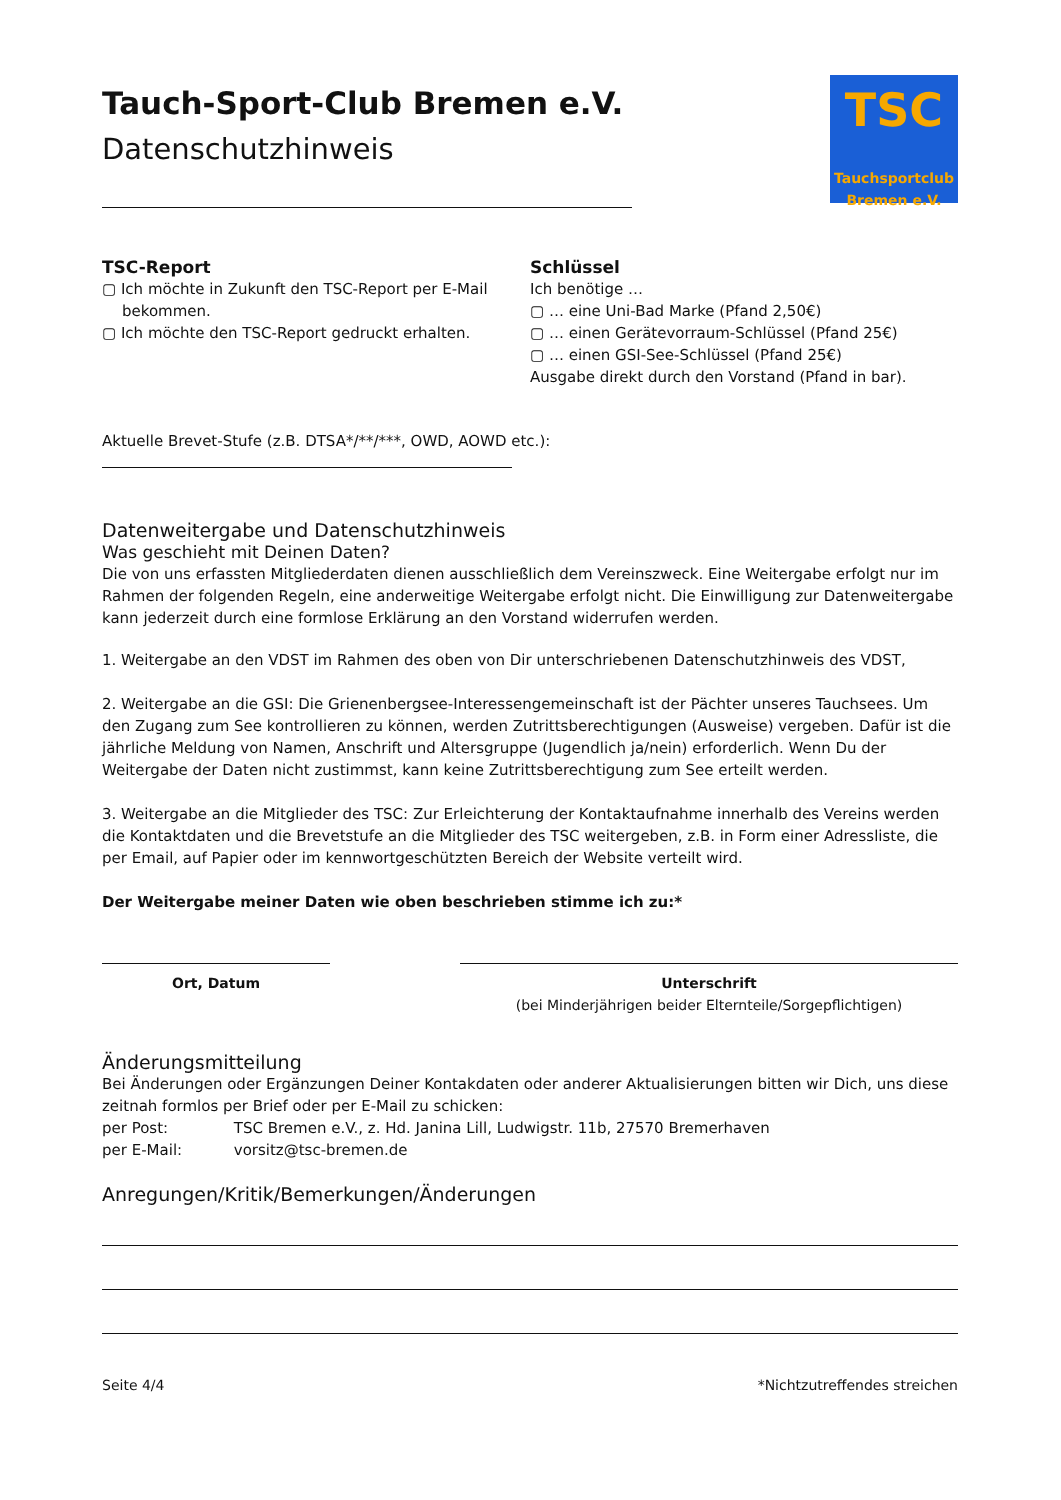Tauch-Sport-Club Bremen e.V.
Datenschutzhinweis
TSC
Tauchsportclub
Bremen e.V.
TSC-Report
▢ Ich möchte in Zukunft den TSC-Report per E-Mail
bekommen.
▢ Ich möchte den TSC-Report gedruckt erhalten.
Schlüssel
Ich benötige …
▢ … eine Uni-Bad Marke (Pfand 2,50€)
▢ … einen Gerätevorraum-Schlüssel (Pfand 25€)
▢ … einen GSI-See-Schlüssel (Pfand 25€)
Ausgabe direkt durch den Vorstand (Pfand in bar).
Aktuelle Brevet-Stufe (z.B. DTSA*/**/***, OWD, AOWD etc.):
Datenweitergabe und Datenschutzhinweis
Was geschieht mit Deinen Daten?
Die von uns erfassten Mitgliederdaten dienen ausschließlich dem Vereinszweck. Eine Weitergabe erfolgt nur im Rahmen der folgenden Regeln, eine anderweitige Weitergabe erfolgt nicht. Die Einwilligung zur Datenweitergabe kann jederzeit durch eine formlose Erklärung an den Vorstand widerrufen werden.
1. Weitergabe an den VDST im Rahmen des oben von Dir unterschriebenen Datenschutzhinweis des VDST,
2. Weitergabe an die GSI: Die Grienenbergsee-Interessengemeinschaft ist der Pächter unseres Tauchsees. Um den Zugang zum See kontrollieren zu können, werden Zutrittsberechtigungen (Ausweise) vergeben. Dafür ist die jährliche Meldung von Namen, Anschrift und Altersgruppe (Jugendlich ja/nein) erforderlich. Wenn Du der Weitergabe der Daten nicht zustimmst, kann keine Zutrittsberechtigung zum See erteilt werden.
3. Weitergabe an die Mitglieder des TSC: Zur Erleichterung der Kontaktaufnahme innerhalb des Vereins werden die Kontaktdaten und die Brevetstufe an die Mitglieder des TSC weitergeben, z.B. in Form einer Adressliste, die per Email, auf Papier oder im kennwortgeschützten Bereich der Website verteilt wird.
Der Weitergabe meiner Daten wie oben beschrieben stimme ich zu:*
Ort, Datum Unterschrift
(bei Minderjährigen beider Elternteile/Sorgepflichtigen)
Änderungsmitteilung
Bei Änderungen oder Ergänzungen Deiner Kontakdaten oder anderer Aktualisierungen bitten wir Dich, uns diese zeitnah formlos per Brief oder per E-Mail zu schicken:
per Post: TSC Bremen e.V., z. Hd. Janina Lill, Ludwigstr. 11b, 27570 Bremerhaven
per E-Mail: vorsitz@tsc-bremen.de
Anregungen/Kritik/Bemerkungen/Änderungen
Seite 4/4 *Nichtzutreffendes streichen